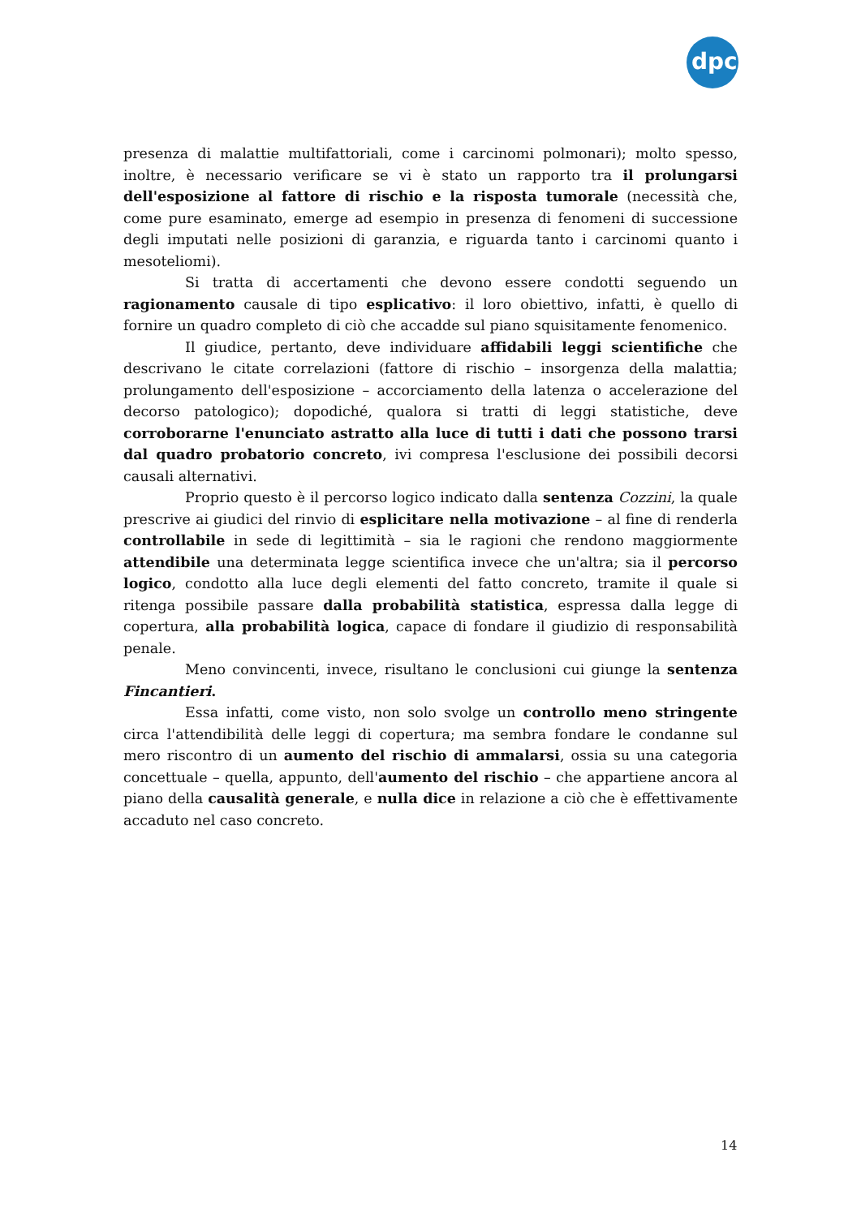dpc
presenza di malattie multifattoriali, come i carcinomi polmonari); molto spesso, inoltre, è necessario verificare se vi è stato un rapporto tra il prolungarsi dell'esposizione al fattore di rischio e la risposta tumorale (necessità che, come pure esaminato, emerge ad esempio in presenza di fenomeni di successione degli imputati nelle posizioni di garanzia, e riguarda tanto i carcinomi quanto i mesoteliomi).
Si tratta di accertamenti che devono essere condotti seguendo un ragionamento causale di tipo esplicativo: il loro obiettivo, infatti, è quello di fornire un quadro completo di ciò che accadde sul piano squisitamente fenomenico.
Il giudice, pertanto, deve individuare affidabili leggi scientifiche che descrivano le citate correlazioni (fattore di rischio – insorgenza della malattia; prolungamento dell'esposizione – accorciamento della latenza o accelerazione del decorso patologico); dopodiché, qualora si tratti di leggi statistiche, deve corroborarne l'enunciato astratto alla luce di tutti i dati che possono trarsi dal quadro probatorio concreto, ivi compresa l'esclusione dei possibili decorsi causali alternativi.
Proprio questo è il percorso logico indicato dalla sentenza Cozzini, la quale prescrive ai giudici del rinvio di esplicitare nella motivazione – al fine di renderla controllabile in sede di legittimità – sia le ragioni che rendono maggiormente attendibile una determinata legge scientifica invece che un'altra; sia il percorso logico, condotto alla luce degli elementi del fatto concreto, tramite il quale si ritenga possibile passare dalla probabilità statistica, espressa dalla legge di copertura, alla probabilità logica, capace di fondare il giudizio di responsabilità penale.
Meno convincenti, invece, risultano le conclusioni cui giunge la sentenza Fincantieri.
Essa infatti, come visto, non solo svolge un controllo meno stringente circa l'attendibilità delle leggi di copertura; ma sembra fondare le condanne sul mero riscontro di un aumento del rischio di ammalarsi, ossia su una categoria concettuale – quella, appunto, dell'aumento del rischio – che appartiene ancora al piano della causalità generale, e nulla dice in relazione a ciò che è effettivamente accaduto nel caso concreto.
14